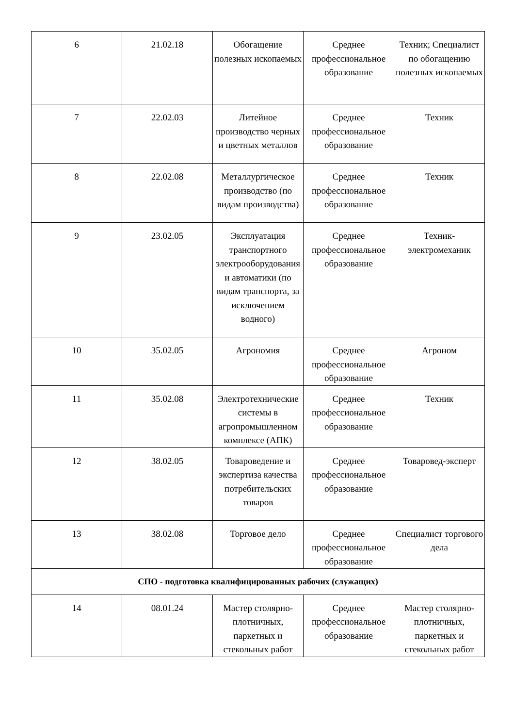| 6 | 21.02.18 | Обогащение полезных ископаемых | Среднее профессиональное образование | Техник; Специалист по обогащению полезных ископаемых |
| 7 | 22.02.03 | Литейное производство черных и цветных металлов | Среднее профессиональное образование | Техник |
| 8 | 22.02.08 | Металлургическое производство (по видам производства) | Среднее профессиональное образование | Техник |
| 9 | 23.02.05 | Эксплуатация транспортного электрооборудования и автоматики (по видам транспорта, за исключением водного) | Среднее профессиональное образование | Техник-электромеханик |
| 10 | 35.02.05 | Агрономия | Среднее профессиональное образование | Агроном |
| 11 | 35.02.08 | Электротехнические системы в агропромышленном комплексе (АПК) | Среднее профессиональное образование | Техник |
| 12 | 38.02.05 | Товароведение и экспертиза качества потребительских товаров | Среднее профессиональное образование | Товаровед-эксперт |
| 13 | 38.02.08 | Торговое дело | Среднее профессиональное образование | Специалист торгового дела |
| СПО - подготовка квалифицированных рабочих (служащих) | | | | |
| 14 | 08.01.24 | Мастер столярно-плотничных, паркетных и стекольных работ | Среднее профессиональное образование | Мастер столярно-плотничных, паркетных и стекольных работ |